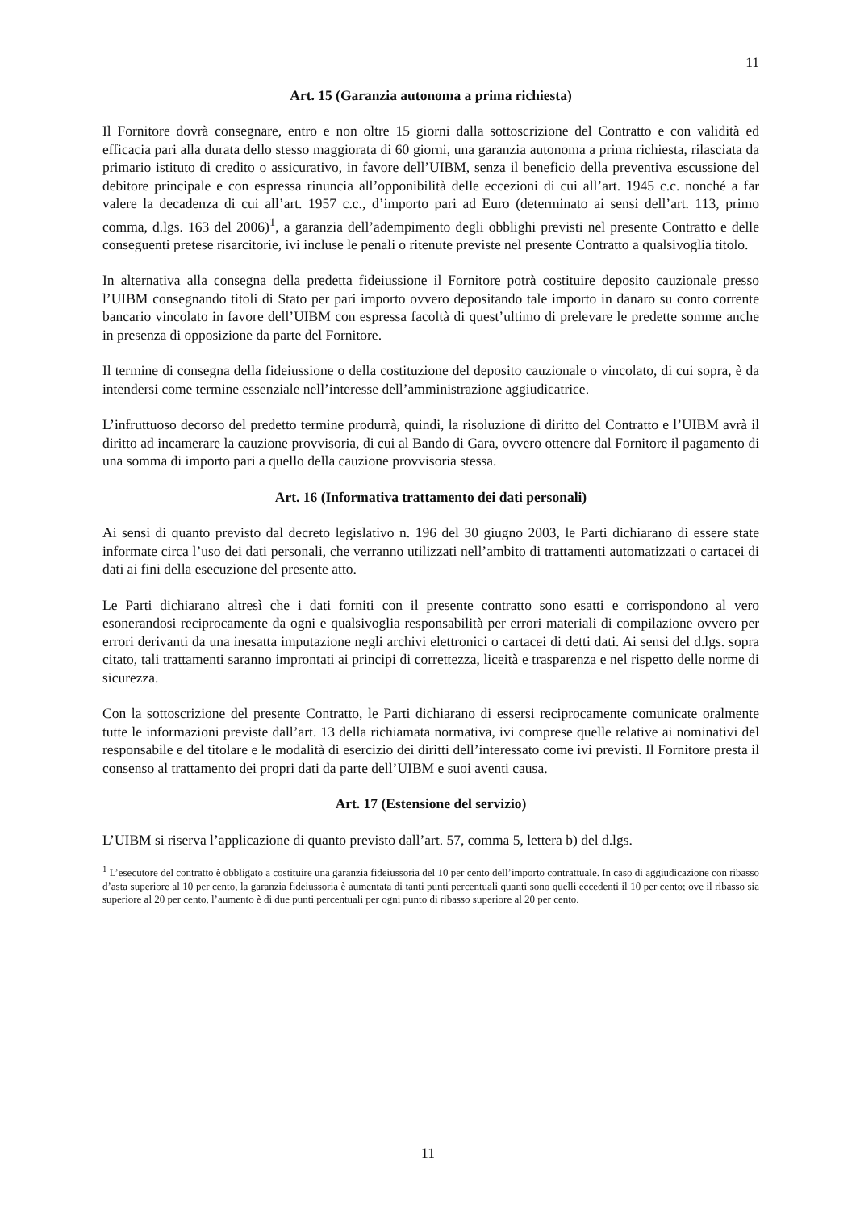11
Art. 15 (Garanzia autonoma a prima richiesta)
Il Fornitore dovrà consegnare, entro e non oltre 15 giorni dalla sottoscrizione del Contratto e con validità ed efficacia pari alla durata dello stesso maggiorata di 60 giorni, una garanzia autonoma a prima richiesta, rilasciata da primario istituto di credito o assicurativo, in favore dell’UIBM, senza il beneficio della preventiva escussione del debitore principale e con espressa rinuncia all’opponibilità delle eccezioni di cui all’art. 1945 c.c. nonché a far valere la decadenza di cui all’art. 1957 c.c., d’importo pari ad Euro (determinato ai sensi dell’art. 113, primo comma, d.lgs. 163 del 2006)<sup>1</sup>, a garanzia dell’adempimento degli obblighi previsti nel presente Contratto e delle conseguenti pretese risarcitorie, ivi incluse le penali o ritenute previste nel presente Contratto a qualsivoglia titolo.
In alternativa alla consegna della predetta fideiussione il Fornitore potrà costituire deposito cauzionale presso l’UIBM consegnando titoli di Stato per pari importo ovvero depositando tale importo in danaro su conto corrente bancario vincolato in favore dell’UIBM con espressa facoltà di quest’ultimo di prelevare le predette somme anche in presenza di opposizione da parte del Fornitore.
Il termine di consegna della fideiussione o della costituzione del deposito cauzionale o vincolato, di cui sopra, è da intendersi come termine essenziale nell’interesse dell’amministrazione aggiudicatrice.
L’infruttuoso decorso del predetto termine produrrà, quindi, la risoluzione di diritto del Contratto e l’UIBM avrà il diritto ad incamerare la cauzione provvisoria, di cui al Bando di Gara, ovvero ottenere dal Fornitore il pagamento di una somma di importo pari a quello della cauzione provvisoria stessa.
Art. 16 (Informativa trattamento dei dati personali)
Ai sensi di quanto previsto dal decreto legislativo n. 196 del 30 giugno 2003, le Parti dichiarano di essere state informate circa l’uso dei dati personali, che verranno utilizzati nell’ambito di trattamenti automatizzati o cartacei di dati ai fini della esecuzione del presente atto.
Le Parti dichiarano altresì che i dati forniti con il presente contratto sono esatti e corrispondono al vero esonerandosi reciprocamente da ogni e qualsivoglia responsabilità per errori materiali di compilazione ovvero per errori derivanti da una inesatta imputazione negli archivi elettronici o cartacei di detti dati. Ai sensi del d.lgs. sopra citato, tali trattamenti saranno improntati ai principi di correttezza, liceità e trasparenza e nel rispetto delle norme di sicurezza.
Con la sottoscrizione del presente Contratto, le Parti dichiarano di essersi reciprocamente comunicate oralmente tutte le informazioni previste dall’art. 13 della richiamata normativa, ivi comprese quelle relative ai nominativi del responsabile e del titolare e le modalità di esercizio dei diritti dell’interessato come ivi previsti. Il Fornitore presta il consenso al trattamento dei propri dati da parte dell’UIBM e suoi aventi causa.
Art. 17 (Estensione del servizio)
L’UIBM si riserva l’applicazione di quanto previsto dall’art. 57, comma 5, lettera b) del d.lgs.
<sup>1</sup> L’esecutore del contratto è obbligato a costituire una garanzia fideiussoria del 10 per cento dell’importo contrattuale. In caso di aggiudicazione con ribasso d’asta superiore al 10 per cento, la garanzia fideiussoria è aumentata di tanti punti percentuali quanti sono quelli eccedenti il 10 per cento; ove il ribasso sia superiore al 20 per cento, l’aumento è di due punti percentuali per ogni punto di ribasso superiore al 20 per cento.
11